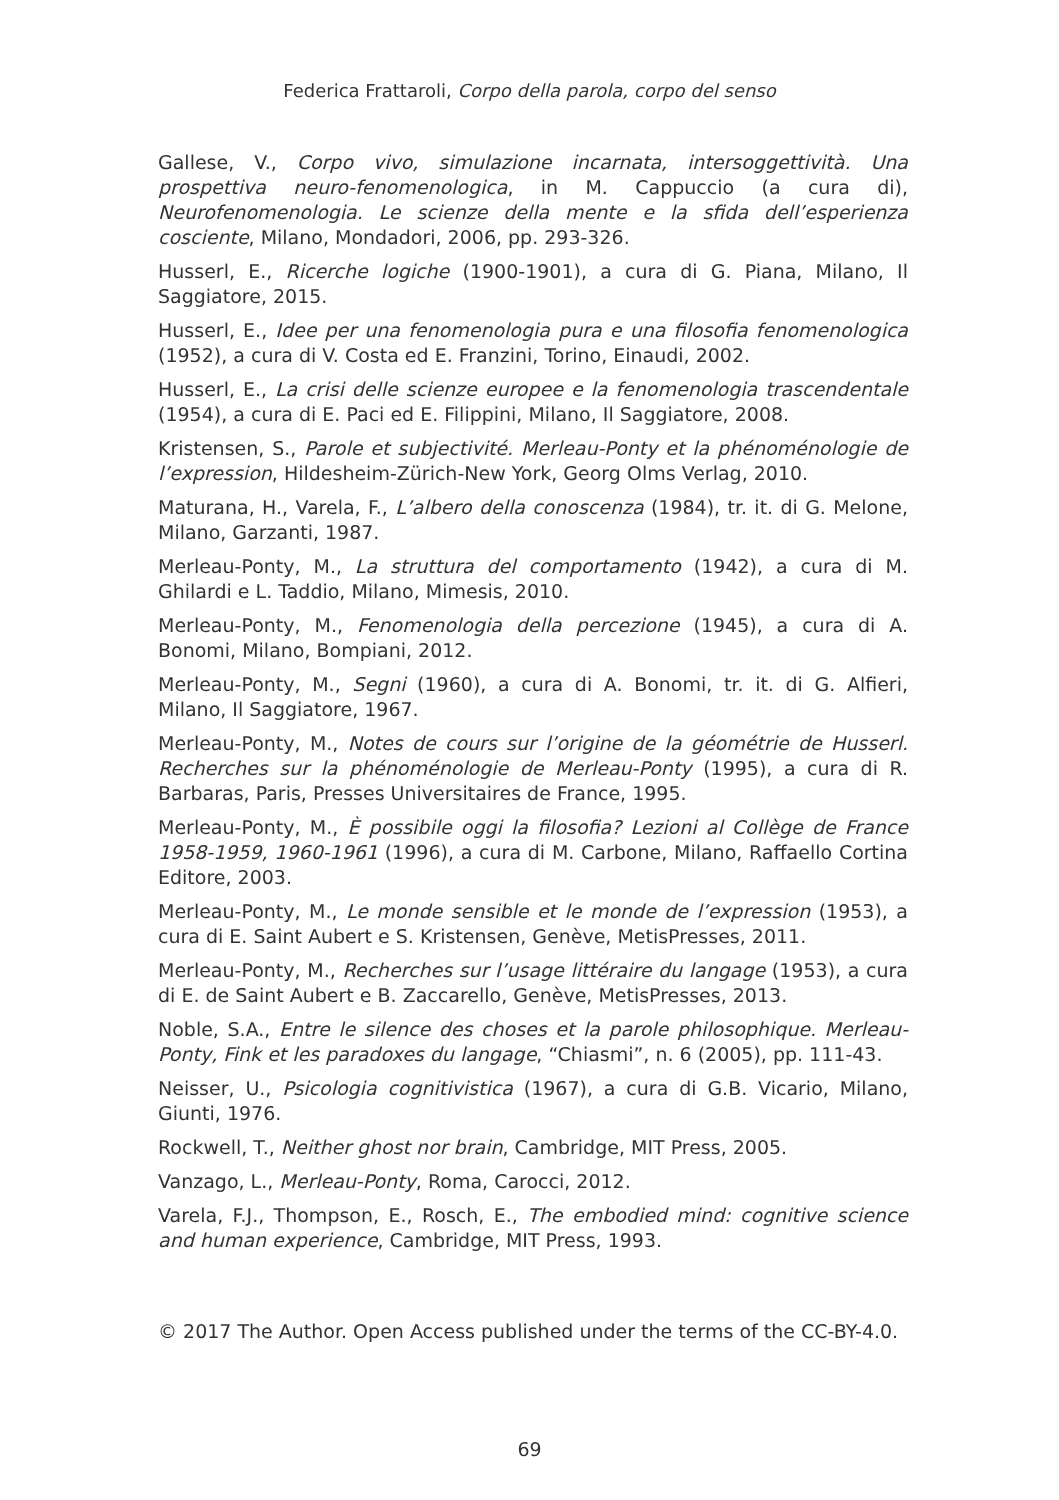Federica Frattaroli, Corpo della parola, corpo del senso
Gallese, V., Corpo vivo, simulazione incarnata, intersoggettività. Una prospettiva neuro-fenomenologica, in M. Cappuccio (a cura di), Neurofenomenologia. Le scienze della mente e la sfida dell’esperienza cosciente, Milano, Mondadori, 2006, pp. 293-326.
Husserl, E., Ricerche logiche (1900-1901), a cura di G. Piana, Milano, Il Saggiatore, 2015.
Husserl, E., Idee per una fenomenologia pura e una filosofia fenomenologica (1952), a cura di V. Costa ed E. Franzini, Torino, Einaudi, 2002.
Husserl, E., La crisi delle scienze europee e la fenomenologia trascendentale (1954), a cura di E. Paci ed E. Filippini, Milano, Il Saggiatore, 2008.
Kristensen, S., Parole et subjectivité. Merleau-Ponty et la phénoménologie de l’expression, Hildesheim-Zürich-New York, Georg Olms Verlag, 2010.
Maturana, H., Varela, F., L’albero della conoscenza (1984), tr. it. di G. Melone, Milano, Garzanti, 1987.
Merleau-Ponty, M., La struttura del comportamento (1942), a cura di M. Ghilardi e L. Taddio, Milano, Mimesis, 2010.
Merleau-Ponty, M., Fenomenologia della percezione (1945), a cura di A. Bonomi, Milano, Bompiani, 2012.
Merleau-Ponty, M., Segni (1960), a cura di A. Bonomi, tr. it. di G. Alfieri, Milano, Il Saggiatore, 1967.
Merleau-Ponty, M., Notes de cours sur l’origine de la géométrie de Husserl. Recherches sur la phénoménologie de Merleau-Ponty (1995), a cura di R. Barbaras, Paris, Presses Universitaires de France, 1995.
Merleau-Ponty, M., È possibile oggi la filosofia? Lezioni al Collège de France 1958-1959, 1960-1961 (1996), a cura di M. Carbone, Milano, Raffaello Cortina Editore, 2003.
Merleau-Ponty, M., Le monde sensible et le monde de l’expression (1953), a cura di E. Saint Aubert e S. Kristensen, Genève, MetisPresses, 2011.
Merleau-Ponty, M., Recherches sur l’usage littéraire du langage (1953), a cura di E. de Saint Aubert e B. Zaccarello, Genève, MetisPresses, 2013.
Noble, S.A., Entre le silence des choses et la parole philosophique. Merleau-Ponty, Fink et les paradoxes du langage, “Chiasmi”, n. 6 (2005), pp. 111-43.
Neisser, U., Psicologia cognitivistica (1967), a cura di G.B. Vicario, Milano, Giunti, 1976.
Rockwell, T., Neither ghost nor brain, Cambridge, MIT Press, 2005.
Vanzago, L., Merleau-Ponty, Roma, Carocci, 2012.
Varela, F.J., Thompson, E., Rosch, E., The embodied mind: cognitive science and human experience, Cambridge, MIT Press, 1993.
© 2017 The Author. Open Access published under the terms of the CC-BY-4.0.
69